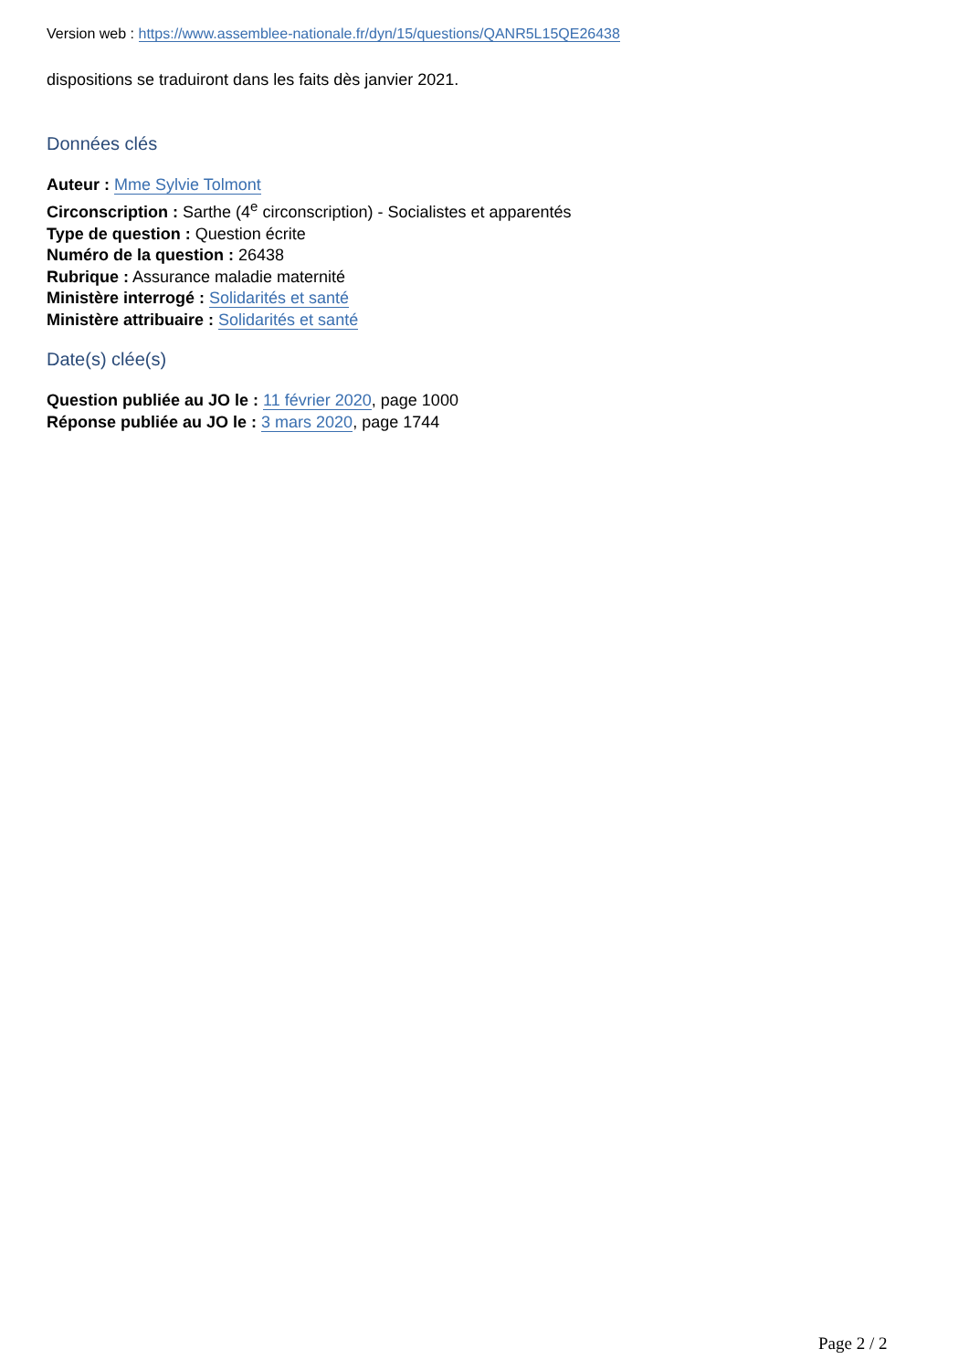Version web : https://www.assemblee-nationale.fr/dyn/15/questions/QANR5L15QE26438
dispositions se traduiront dans les faits dès janvier 2021.
Données clés
Auteur : Mme Sylvie Tolmont
Circonscription : Sarthe (4<sup>e</sup> circonscription) - Socialistes et apparentés
Type de question : Question écrite
Numéro de la question : 26438
Rubrique : Assurance maladie maternité
Ministère interrogé : Solidarités et santé
Ministère attribuaire : Solidarités et santé
Date(s) clée(s)
Question publiée au JO le : 11 février 2020, page 1000
Réponse publiée au JO le : 3 mars 2020, page 1744
Page 2 / 2